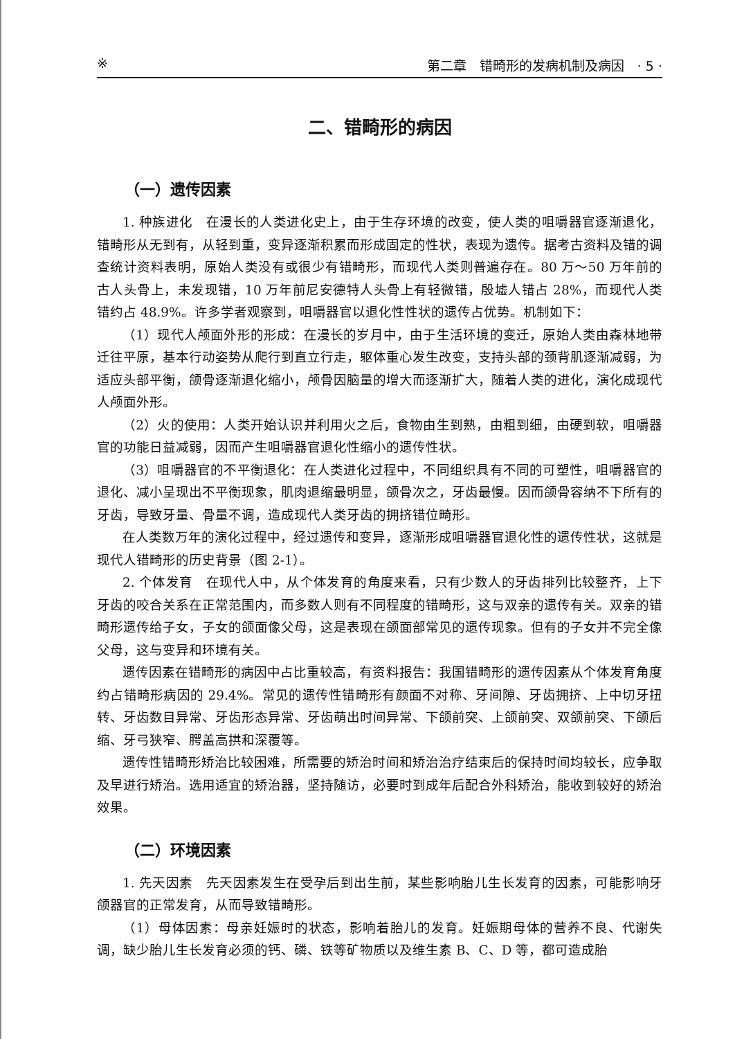※ 第二章　错 畸形的发病机制及病因　· 5 ·
二、错 畸形的病因
（一）遗传因素
1. 种族进化　在漫长的人类进化史上，由于生存环境的改变，使人类的咀嚼器官逐渐退化，错 畸形从无到有，从轻到重，变异逐渐积累而形成固定的性状，表现为遗传。据考古资料及错 的调查统计资料表明，原始人类没有或很少有错 畸形，而现代人类则普遍存在。80 万～50 万年前的古人头骨上，未发现错 ，10 万年前尼安德特人头骨上有轻微错 ，殷墟人错 占 28%，而现代人类错 约占 48.9%。许多学者观察到，咀嚼器官以退化性性状的遗传占优势。机制如下：
（1）现代人颅面外形的形成：在漫长的岁月中，由于生活环境的变迁，原始人类由森林地带迁往平原，基本行动姿势从爬行到直立行走，躯体重心发生改变，支持头部的颈背肌逐渐减弱，为适应头部平衡，颌骨逐渐退化缩小，颅骨因脑量的增大而逐渐扩大，随着人类的进化，演化成现代人颅面外形。
（2）火的使用：人类开始认识并利用火之后，食物由生到熟，由粗到细，由硬到软，咀嚼器官的功能日益减弱，因而产生咀嚼器官退化性缩小的遗传性状。
（3）咀嚼器官的不平衡退化：在人类进化过程中，不同组织具有不同的可塑性，咀嚼器官的退化、减小呈现出不平衡现象，肌肉退缩最明显，颌骨次之，牙齿最慢。因而颌骨容纳不下所有的牙齿，导致牙量、骨量不调，造成现代人类牙齿的拥挤错位畸形。
在人类数万年的演化过程中，经过遗传和变异，逐渐形成咀嚼器官退化性的遗传性状，这就是现代人错 畸形的历史背景（图 2-1）。
2. 个体发育　在现代人中，从个体发育的角度来看，只有少数人的牙齿排列比较整齐，上下牙齿的咬合关系在正常范围内，而多数人则有不同程度的错 畸形，这与双亲的遗传有关。双亲的错 畸形遗传给子女，子女的颌面像父母，这是表现在颌面部常见的遗传现象。但有的子女并不完全像父母，这与变异和环境有关。
遗传因素在错 畸形的病因中占比重较高，有资料报告：我国错 畸形的遗传因素从个体发育角度约占错 畸形病因的 29.4%。常见的遗传性错 畸形有颜面不对称、牙间隙、牙齿拥挤、上中切牙扭转、牙齿数目异常、牙齿形态异常、牙齿萌出时间异常、下颌前突、上颌前突、双颌前突、下颌后缩、牙弓狭窄、腭盖高拱和深覆 等。
遗传性错 畸形矫治比较困难，所需要的矫治时间和矫治治疗结束后的保持时间均较长，应争取及早进行矫治。选用适宜的矫治器，坚持随访，必要时到成年后配合外科矫治，能收到较好的矫治效果。
（二）环境因素
1. 先天因素　先天因素发生在受孕后到出生前，某些影响胎儿生长发育的因素，可能影响牙颌器官的正常发育，从而导致错 畸形。
（1）母体因素：母亲妊娠时的状态，影响着胎儿的发育。妊娠期母体的营养不良、代谢失调，缺少胎儿生长发育必须的钙、磷、铁等矿物质以及维生素 B、C、D 等，都可造成胎